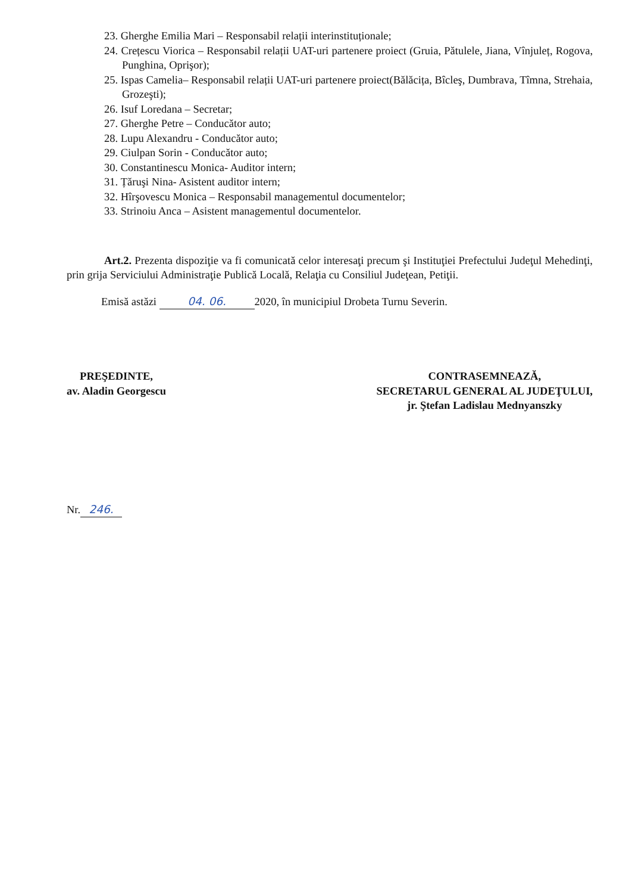23. Gherghe Emilia Mari – Responsabil relații interinstituționale;
24. Crețescu Viorica – Responsabil relații UAT-uri partenere proiect (Gruia, Pătulele, Jiana, Vînjuleț, Rogova, Punghina, Oprişor);
25. Ispas Camelia– Responsabil relații UAT-uri partenere proiect(Bălăcița, Bîcleş, Dumbrava, Tîmna, Strehaia, Grozeşti);
26. Isuf Loredana – Secretar;
27. Gherghe Petre – Conducător auto;
28. Lupu Alexandru - Conducător auto;
29. Ciulpan Sorin - Conducător auto;
30. Constantinescu Monica- Auditor intern;
31. Țăruşi Nina- Asistent auditor intern;
32. Hîrşovescu Monica – Responsabil managementul documentelor;
33. Strinoiu Anca – Asistent managementul documentelor.
Art.2. Prezenta dispoziţie va fi comunicată celor interesaţi precum şi Instituţiei Prefectului Judeţul Mehedinţi, prin grija Serviciului Administraţie Publică Locală, Relaţia cu Consiliul Judeţean, Petiţii.
Emisă astăzi 04. 06. 2020, în municipiul Drobeta Turnu Severin.
PREŞEDINTE,
av. Aladin Georgescu
CONTRASEMNEAZĂ,
SECRETARUL GENERAL AL JUDEŢULUI,
jr. Ştefan Ladislau Mednyanszky
Nr. 246.